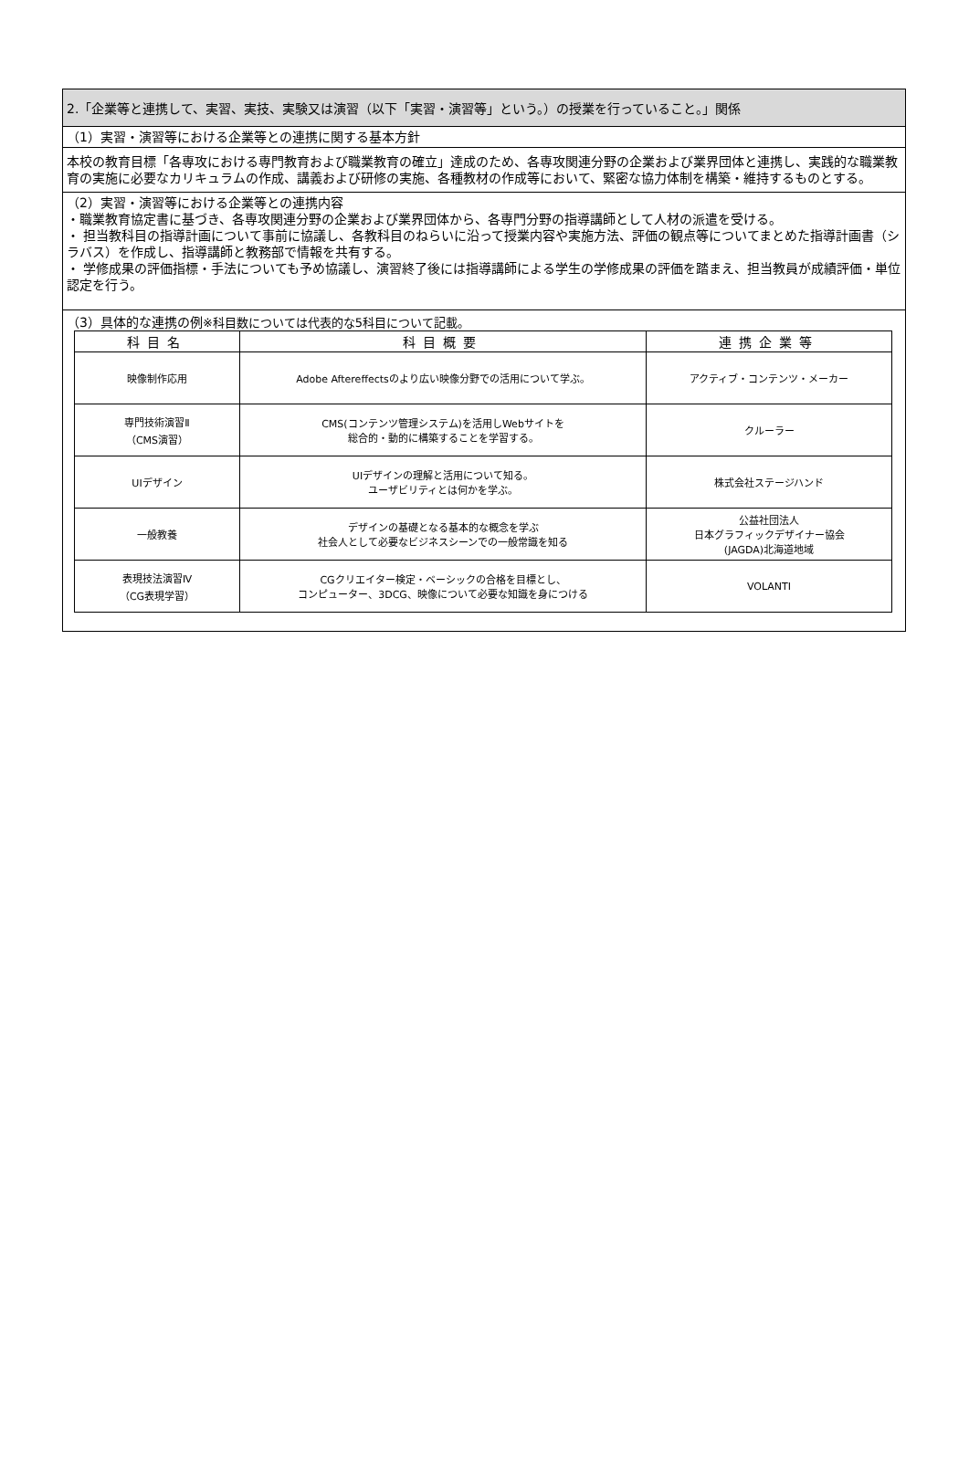2.「企業等と連携して、実習、実技、実験又は演習（以下「実習・演習等」という。）の授業を行っていること。」関係
（1）実習・演習等における企業等との連携に関する基本方針
本校の教育目標「各専攻における専門教育および職業教育の確立」達成のため、各専攻関連分野の企業および業界団体と連携し、実践的な職業教育の実施に必要なカリキュラムの作成、講義および研修の実施、各種教材の作成等において、緊密な協力体制を構築・維持するものとする。
（2）実習・演習等における企業等との連携内容
・職業教育協定書に基づき、各専攻関連分野の企業および業界団体から、各専門分野の指導講師として人材の派遣を受ける。
・ 担当教科目の指導計画について事前に協議し、各教科目のねらいに沿って授業内容や実施方法、評価の観点等についてまとめた指導計画書（シラバス）を作成し、指導講師と教務部で情報を共有する。
・ 学修成果の評価指標・手法についても予め協議し、演習終了後には指導講師による学生の学修成果の評価を踏まえ、担当教員が成績評価・単位認定を行う。
（3）具体的な連携の例※科目数については代表的な5科目について記載。
| 科目名 | 科目概要 | 連携企業等 |
| --- | --- | --- |
| 映像制作応用 | Adobe Aftereffectsのより広い映像分野での活用について学ぶ。 | アクティブ・コンテンツ・メーカー |
| 専門技術演習Ⅱ （CMS演習） | CMS(コンテンツ管理システム)を活用しWebサイトを 総合的・動的に構築することを学習する。 | クルーラー |
| UIデザイン | UIデザインの理解と活用について知る。 ユーザビリティとは何かを学ぶ。 | 株式会社ステージハンド |
| 一般教養 | デザインの基礎となる基本的な概念を学ぶ 社会人として必要なビジネスシーンでの一般常識を知る | 公益社団法人 日本グラフィックデザイナー協会 (JAGDA)北海道地域 |
| 表現技法演習Ⅳ （CG表現学習） | CGクリエイター検定・ベーシックの合格を目標とし、 コンピューター、3DCG、映像について必要な知識を身につける | VOLANTI |